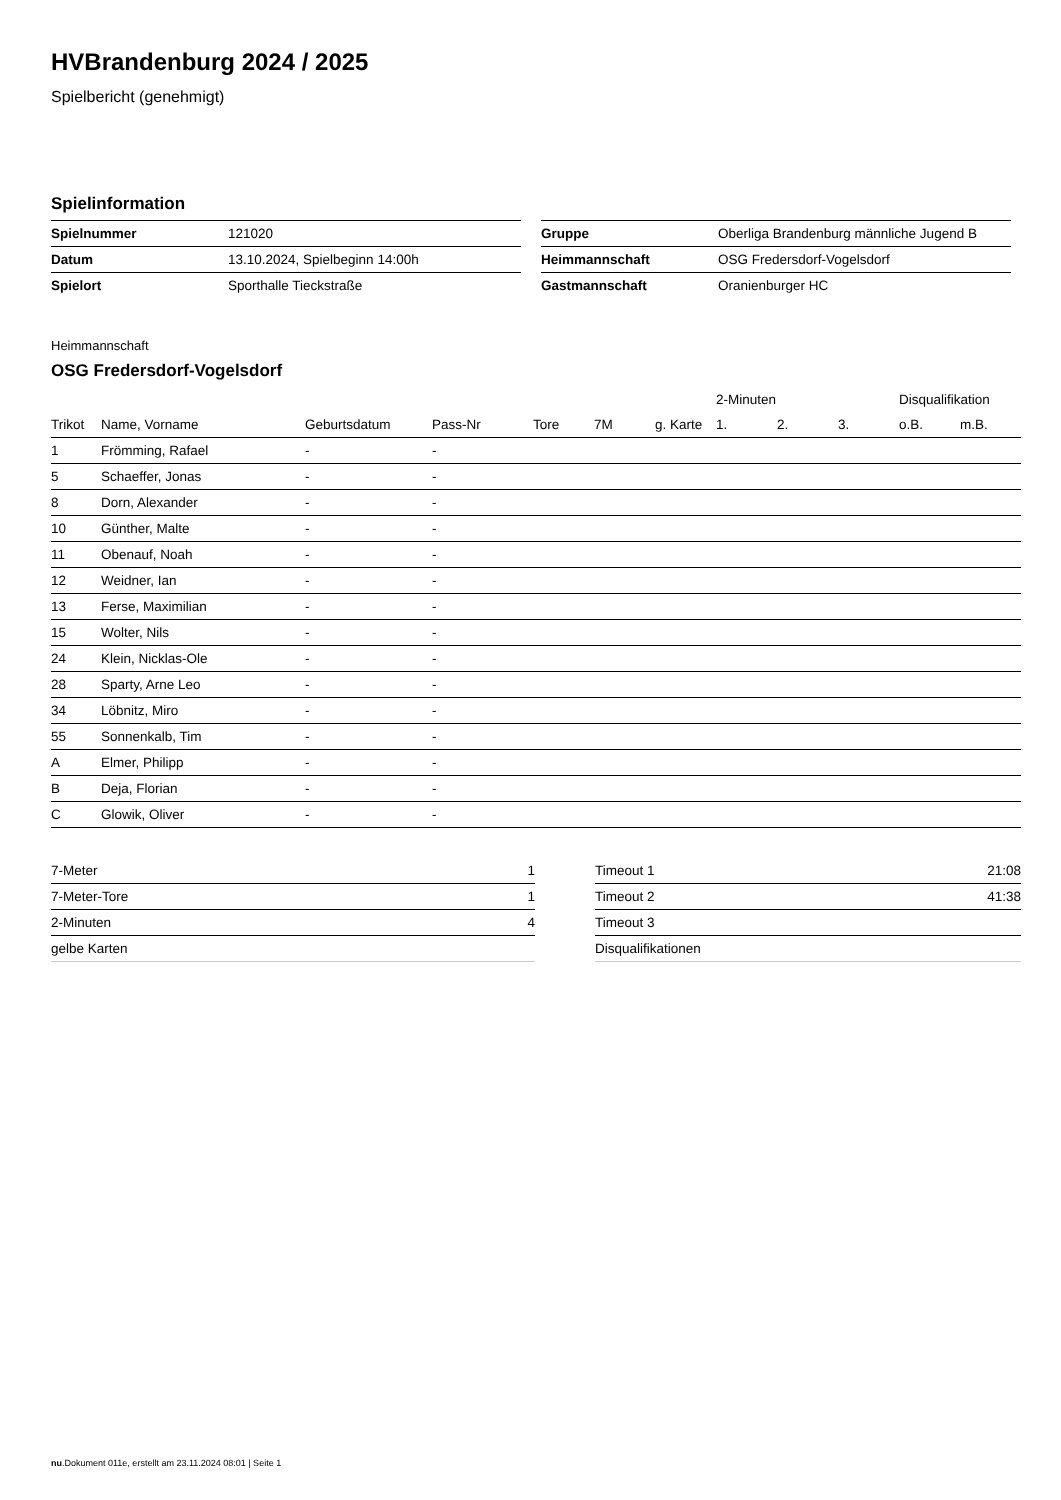HVBrandenburg 2024 / 2025
Spielbericht (genehmigt)
Spielinformation
| Spielnummer | 121020 |
| Datum | 13.10.2024, Spielbeginn 14:00h |
| Spielort | Sporthalle Tieckstraße |
| Gruppe | Oberliga Brandenburg männliche Jugend B |
| Heimmannschaft | OSG Fredersdorf-Vogelsdorf |
| Gastmannschaft | Oranienburger HC |
Heimmannschaft
OSG Fredersdorf-Vogelsdorf
| | | | | | | | 2-Minuten | | | Disqualifikation | |
| --- | --- | --- | --- | --- | --- | --- | --- | --- | --- | --- | --- |
| Trikot | Name, Vorname | Geburtsdatum | Pass-Nr | Tore | 7M | g. Karte | 1. | 2. | 3. | o.B. | m.B. |
| 1 | Frömming, Rafael | - | - | | | | | | | | |
| 5 | Schaeffer, Jonas | - | - | | | | | | | | |
| 8 | Dorn, Alexander | - | - | | | | | | | | |
| 10 | Günther, Malte | - | - | | | | | | | | |
| 11 | Obenauf, Noah | - | - | | | | | | | | |
| 12 | Weidner, Ian | - | - | | | | | | | | |
| 13 | Ferse, Maximilian | - | - | | | | | | | | |
| 15 | Wolter, Nils | - | - | | | | | | | | |
| 24 | Klein, Nicklas-Ole | - | - | | | | | | | | |
| 28 | Sparty, Arne Leo | - | - | | | | | | | | |
| 34 | Löbnitz, Miro | - | - | | | | | | | | |
| 55 | Sonnenkalb, Tim | - | - | | | | | | | | |
| A | Elmer, Philipp | - | - | | | | | | | | |
| B | Deja, Florian | - | - | | | | | | | | |
| C | Glowik, Oliver | - | - | | | | | | | | |
| 7-Meter | 1 |
| 7-Meter-Tore | 1 |
| 2-Minuten | 4 |
| gelbe Karten | |
| Timeout 1 | 21:08 |
| Timeout 2 | 41:38 |
| Timeout 3 | |
| Disqualifikationen | |
nu.Dokument 011e, erstellt am 23.11.2024 08:01 | Seite 1